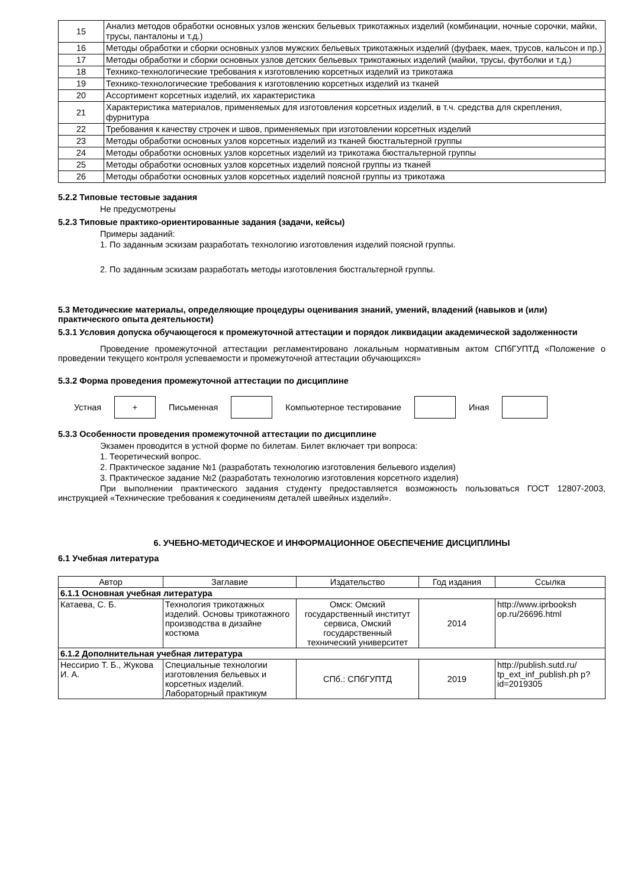| 15 | Анализ методов обработки основных узлов женских бельевых трикотажных изделий (комбинации, ночные сорочки, майки, трусы, панталоны и т.д.) |
| 16 | Методы обработки и сборки основных узлов мужских бельевых трикотажных изделий (фуфаек, маек, трусов, кальсон и пр.) |
| 17 | Методы обработки и сборки основных узлов детских бельевых трикотажных изделий (майки, трусы, футболки и т.д.) |
| 18 | Технико-технологические требования к изготовлению корсетных изделий из трикотажа |
| 19 | Технико-технологические требования к изготовлению корсетных изделий из тканей |
| 20 | Ассортимент корсетных изделий, их характеристика |
| 21 | Характеристика материалов, применяемых для изготовления корсетных изделий, в т.ч. средства для скрепления, фурнитура |
| 22 | Требования к качеству строчек и швов, применяемых при изготовлении корсетных изделий |
| 23 | Методы обработки основных узлов корсетных изделий из тканей бюстгальтерной группы |
| 24 | Методы обработки основных узлов корсетных изделий из трикотажа бюстгальтерной группы |
| 25 | Методы обработки основных узлов корсетных изделий поясной группы из тканей |
| 26 | Методы обработки основных узлов корсетных изделий поясной группы из трикотажа |
5.2.2 Типовые тестовые задания
Не предусмотрены
5.2.3 Типовые практико-ориентированные задания (задачи, кейсы)
Примеры заданий:
1. По заданным эскизам разработать технологию изготовления изделий поясной группы.
2. По заданным эскизам разработать методы изготовления бюстгальтерной группы.
5.3 Методические материалы, определяющие процедуры оценивания знаний, умений, владений (навыков и (или) практического опыта деятельности)
5.3.1 Условия допуска обучающегося к промежуточной аттестации и порядок ликвидации академической задолженности
Проведение промежуточной аттестации регламентировано локальным нормативным актом СПбГУПТД «Положение о проведении текущего контроля успеваемости и промежуточной аттестации обучающихся»
5.3.2 Форма проведения промежуточной аттестации по дисциплине
Устная
+
Письменная Компьютерное тестирование Иная
5.3.3 Особенности проведения промежуточной аттестации по дисциплине
Экзамен проводится в устной форме по билетам. Билет включает три вопроса:
1. Теоретический вопрос.
2. Практическое задание №1 (разработать технологию изготовления бельевого изделия)
3. Практическое задание №2 (разработать технологию изготовления корсетного изделия)
При выполнении практического задания студенту предоставляется возможность пользоваться ГОСТ 12807-2003, инструкцией «Технические требования к соединениям деталей швейных изделий».
6. УЧЕБНО-МЕТОДИЧЕСКОЕ И ИНФОРМАЦИОННОЕ ОБЕСПЕЧЕНИЕ ДИСЦИПЛИНЫ
6.1 Учебная литература
| Автор | Заглавие | Издательство | Год издания | Ссылка |
| --- | --- | --- | --- | --- |
| 6.1.1 Основная учебная литература | | | | |
| Катаева, С. Б. | Технология трикотажных изделий. Основы трикотажного производства в дизайне костюма | Омск: Омский государственный институт сервиса, Омский государственный технический университет | 2014 | http://www.iprbooksh op.ru/26696.html |
| 6.1.2 Дополнительная учебная литература | | | | |
| Нессирио Т. Б., Жукова И. А. | Специальные технологии изготовления бельевых и корсетных изделий. Лабораторный практикум | СПб.: СПбГУПТД | 2019 | http://publish.sutd.ru/ tp_ext_inf_publish.ph p?id=2019305 |